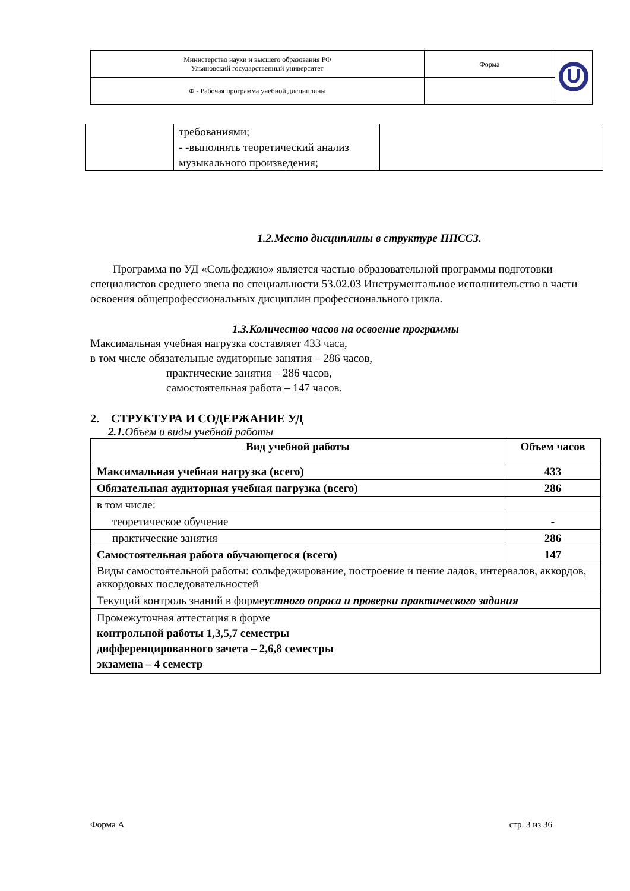| Министерство науки и высшего образования РФ Ульяновский государственный университет | Форма | |
| Ф - Рабочая программа учебной дисциплины | | |
| | требованиями; - -выполнять теоретический анализ музыкального произведения; | |
1.2.Место дисциплины в структуре ППССЗ.
Программа по УД «Сольфеджио» является частью образовательной программы подготовки специалистов среднего звена по специальности 53.02.03 Инструментальное исполнительство в части освоения общепрофессиональных дисциплин профессионального цикла.
1.3.Количество часов на освоение программы
Максимальная учебная нагрузка составляет 433 часа,
в том числе обязательные аудиторные занятия – 286 часов,
практические занятия – 286 часов,
самостоятельная работа – 147 часов.
2. СТРУКТУРА И СОДЕРЖАНИЕ УД
2.1. Объем и виды учебной работы
| Вид учебной работы | Объем часов |
| --- | --- |
| Максимальная учебная нагрузка (всего) | 433 |
| Обязательная аудиторная учебная нагрузка (всего) | 286 |
| в том числе: | |
| теоретическое обучение | - |
| практические занятия | 286 |
| Самостоятельная работа обучающегося (всего) | 147 |
| Виды самостоятельной работы: сольфеджирование, построение и пение ладов, интервалов, аккордов, аккордовых последовательностей | |
| Текущий контроль знаний в форме устного опроса и проверки практического задания | |
| Промежуточная аттестация в форме контрольной работы 1,3,5,7 семестры дифференцированного зачета – 2,6,8 семестры экзамена – 4 семестр | |
Форма А стр. 3 из 36